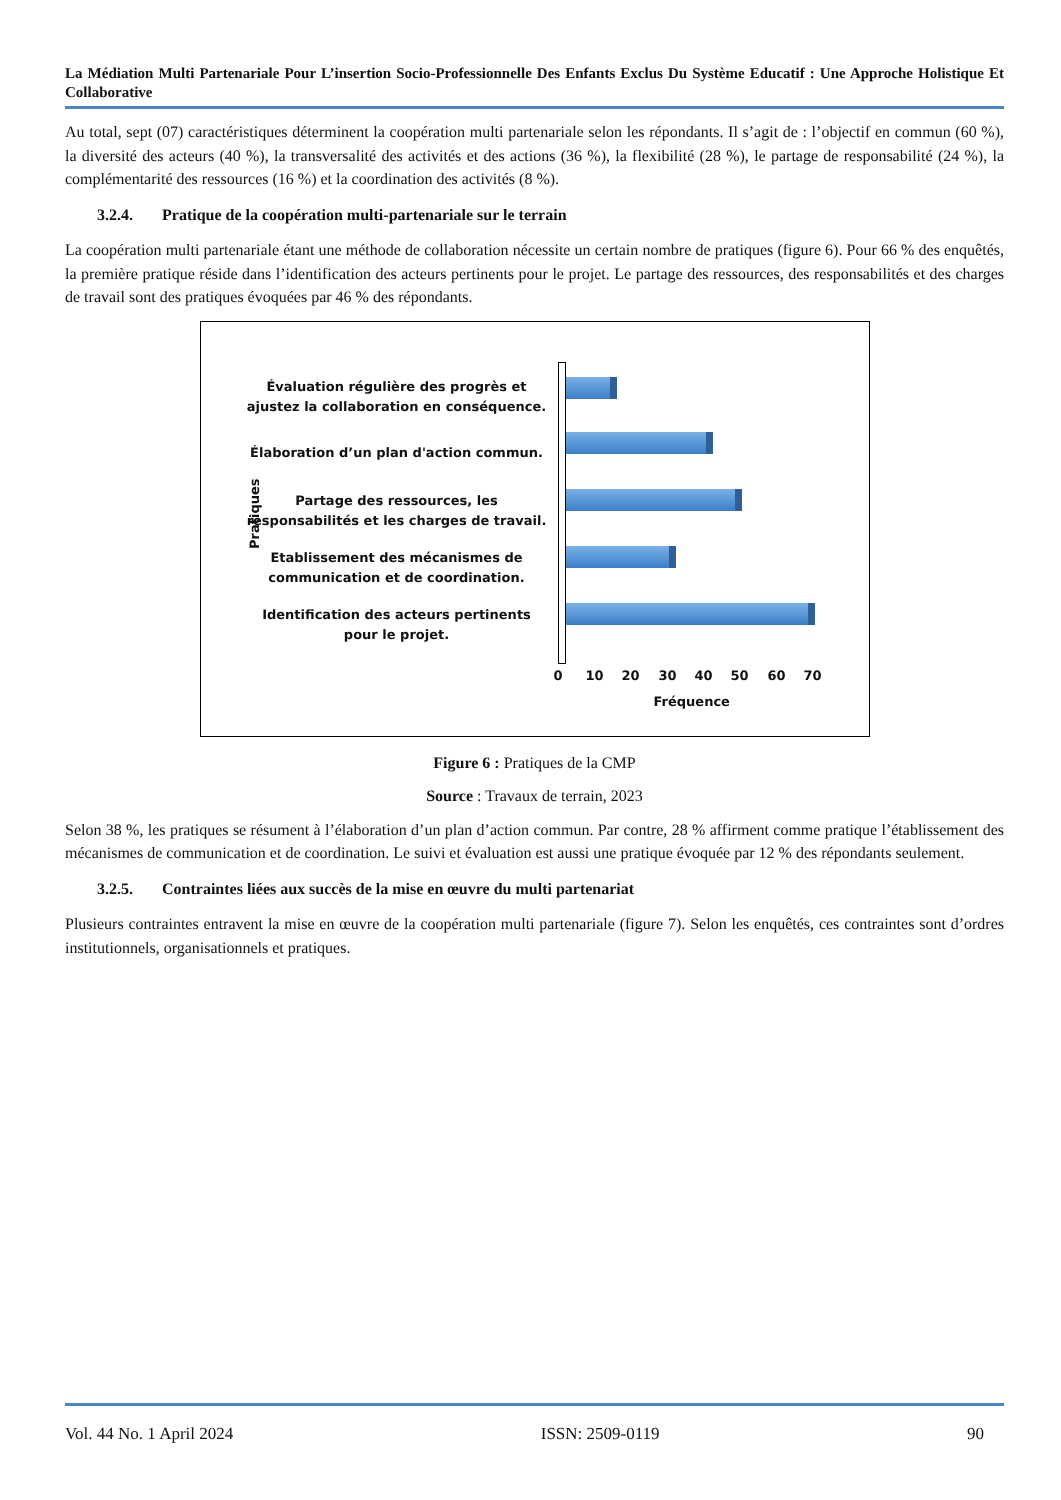La Médiation Multi Partenariale Pour L’insertion Socio-Professionnelle Des Enfants Exclus Du Système Educatif : Une Approche Holistique Et Collaborative
Au total, sept (07) caractéristiques déterminent la coopération multi partenariale selon les répondants. Il s’agit de : l’objectif en commun (60 %), la diversité des acteurs (40 %), la transversalité des activités et des actions (36 %), la flexibilité (28 %), le partage de responsabilité (24 %), la complémentarité des ressources (16 %) et la coordination des activités (8 %).
3.2.4. Pratique de la coopération multi-partenariale sur le terrain
La coopération multi partenariale étant une méthode de collaboration nécessite un certain nombre de pratiques (figure 6). Pour 66 % des enquêtés, la première pratique réside dans l’identification des acteurs pertinents pour le projet. Le partage des ressources, des responsabilités et des charges de travail sont des pratiques évoquées par 46 % des répondants.
Pratiques
Évaluation régulière des progrès et ajustez la collaboration en conséquence.
Élaboration d’un plan d'action commun.
Partage des ressources, les responsabilités et les charges de travail.
Etablissement des mécanismes de communication et de coordination.
Identification des acteurs pertinents pour le projet.
0 10 20 30 40 50 60 70
Fréquence
Figure 6 : Pratiques de la CMP
Source : Travaux de terrain, 2023
Selon 38 %, les pratiques se résument à l’élaboration d’un plan d’action commun. Par contre, 28 % affirment comme pratique l’établissement des mécanismes de communication et de coordination. Le suivi et évaluation est aussi une pratique évoquée par 12 % des répondants seulement.
3.2.5. Contraintes liées aux succès de la mise en œuvre du multi partenariat
Plusieurs contraintes entravent la mise en œuvre de la coopération multi partenariale (figure 7). Selon les enquêtés, ces contraintes sont d’ordres institutionnels, organisationnels et pratiques.
Vol. 44 No. 1 April 2024 ISSN: 2509-0119 90